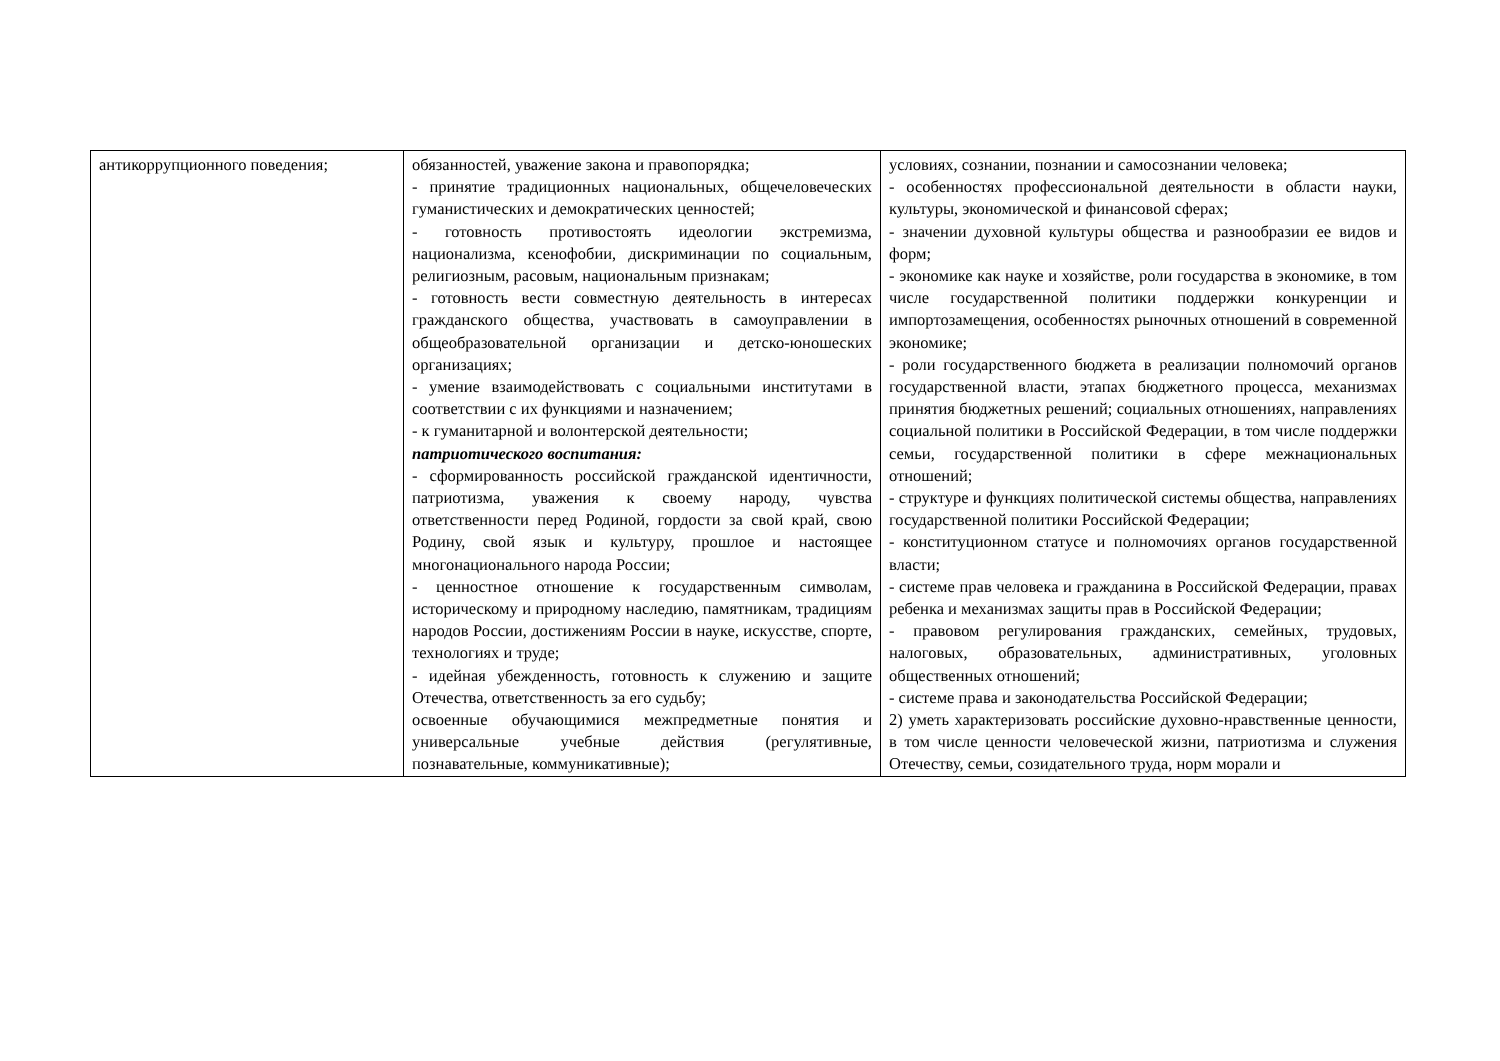| антикоррупционного поведения; | обязанностей, уважение закона и правопорядка; - принятие традиционных национальных, общечеловеческих гуманистических и демократических ценностей; - готовность противостоять идеологии экстремизма, национализма, ксенофобии, дискриминации по социальным, религиозным, расовым, национальным признакам; - готовность вести совместную деятельность в интересах гражданского общества, участвовать в самоуправлении в общеобразовательной организации и детско-юношеских организациях; - умение взаимодействовать с социальными институтами в соответствии с их функциями и назначением; - к гуманитарной и волонтерской деятельности; патриотического воспитания: - сформированность российской гражданской идентичности, патриотизма, уважения к своему народу, чувства ответственности перед Родиной, гордости за свой край, свою Родину, свой язык и культуру, прошлое и настоящее многонационального народа России; - ценностное отношение к государственным символам, историческому и природному наследию, памятникам, традициям народов России, достижениям России в науке, искусстве, спорте, технологиях и труде; - идейная убежденность, готовность к служению и защите Отечества, ответственность за его судьбу; освоенные обучающимися межпредметные понятия и универсальные учебные действия (регулятивные, познавательные, коммуникативные); | условиях, сознании, познании и самосознании человека; - особенностях профессиональной деятельности в области науки, культуры, экономической и финансовой сферах; - значении духовной культуры общества и разнообразии ее видов и форм; - экономике как науке и хозяйстве, роли государства в экономике, в том числе государственной политики поддержки конкуренции и импортозамещения, особенностях рыночных отношений в современной экономике; - роли государственного бюджета в реализации полномочий органов государственной власти, этапах бюджетного процесса, механизмах принятия бюджетных решений; социальных отношениях, направлениях социальной политики в Российской Федерации, в том числе поддержки семьи, государственной политики в сфере межнациональных отношений; - структуре и функциях политической системы общества, направлениях государственной политики Российской Федерации; - конституционном статусе и полномочиях органов государственной власти; - системе прав человека и гражданина в Российской Федерации, правах ребенка и механизмах защиты прав в Российской Федерации; - правовом регулирования гражданских, семейных, трудовых, налоговых, образовательных, административных, уголовных общественных отношений; - системе права и законодательства Российской Федерации; 2) уметь характеризовать российские духовно-нравственные ценности, в том числе ценности человеческой жизни, патриотизма и служения Отечеству, семьи, созидательного труда, норм морали и |